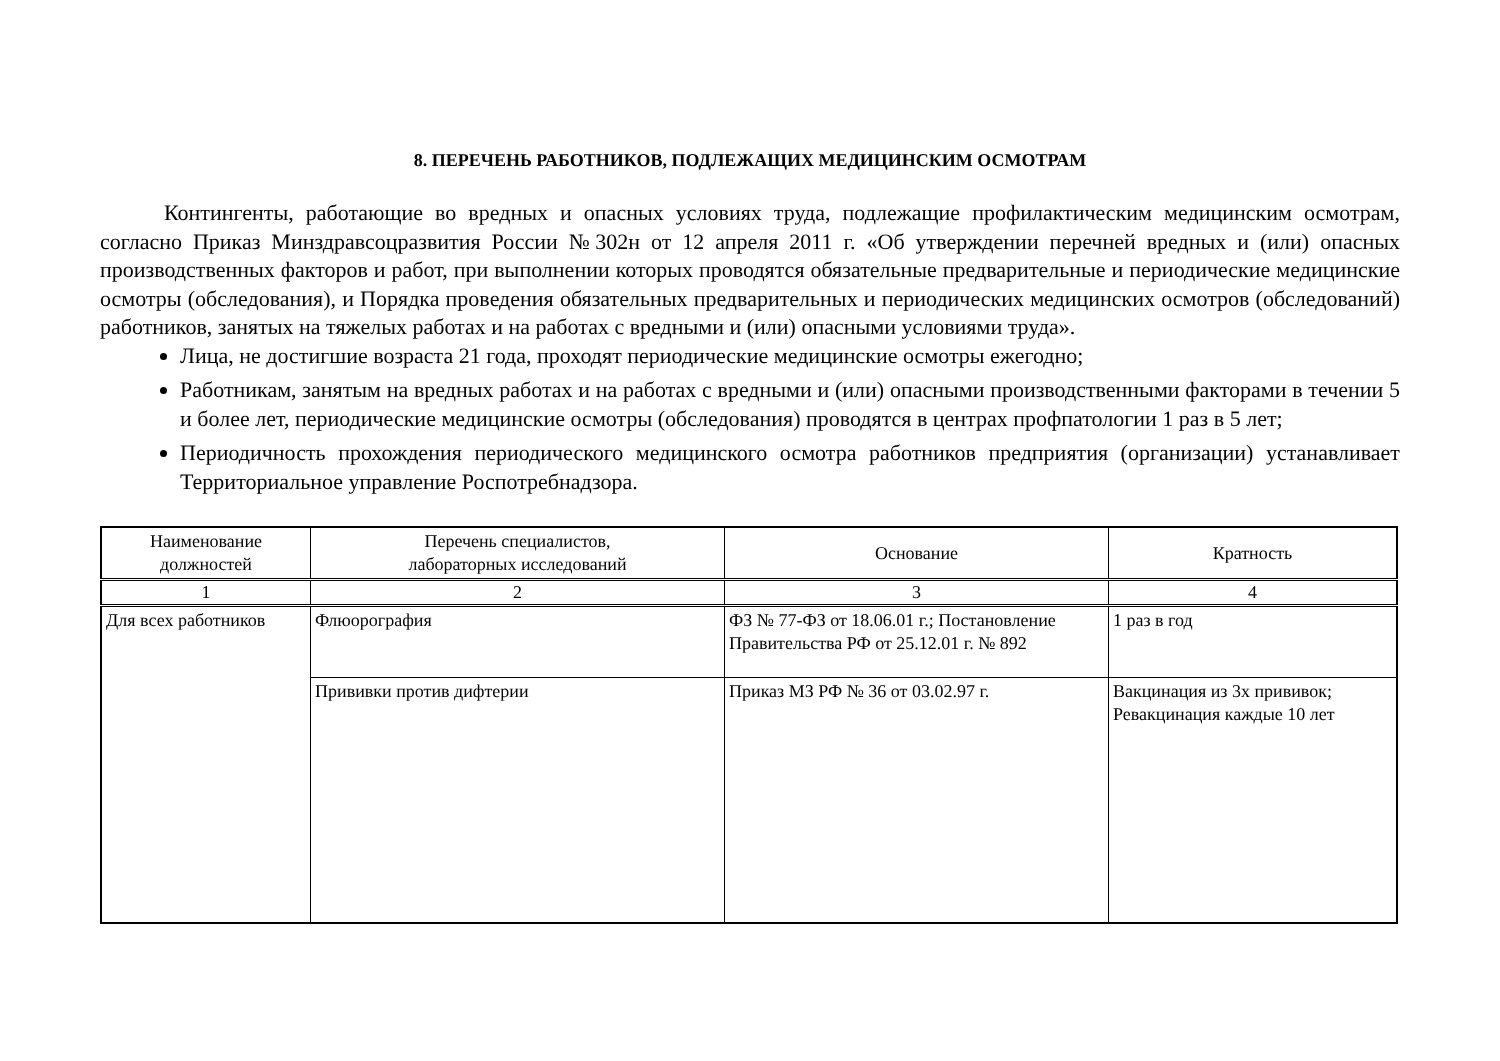8. ПЕРЕЧЕНЬ РАБОТНИКОВ, ПОДЛЕЖАЩИХ МЕДИЦИНСКИМ ОСМОТРАМ
Контингенты, работающие во вредных и опасных условиях труда, подлежащие профилактическим медицинским осмотрам, согласно Приказ Минздравсоцразвития России №302н от 12 апреля 2011 г. «Об утверждении перечней вредных и (или) опасных производственных факторов и работ, при выполнении которых проводятся обязательные предварительные и периодические медицинские осмотры (обследования), и Порядка проведения обязательных предварительных и периодических медицинских осмотров (обследований) работников, занятых на тяжелых работах и на работах с вредными и (или) опасными условиями труда».
Лица, не достигшие возраста 21 года, проходят периодические медицинские осмотры ежегодно;
Работникам, занятым на вредных работах и на работах с вредными и (или) опасными производственными факторами в течении 5 и более лет, периодические медицинские осмотры (обследования) проводятся в центрах профпатологии 1 раз в 5 лет;
Периодичность прохождения периодического медицинского осмотра работников предприятия (организации) устанавливает Территориальное управление Роспотребнадзора.
| Наименование должностей | Перечень специалистов, лабораторных исследований | Основание | Кратность |
| --- | --- | --- | --- |
| 1 | 2 | 3 | 4 |
| Для всех работников | Флюорография | ФЗ № 77-ФЗ от 18.06.01 г.; Постановление Правительства РФ от 25.12.01 г. № 892 | 1 раз в год |
| | Прививки против дифтерии | Приказ МЗ РФ № 36 от 03.02.97 г. | Вакцинация из 3х прививок; Ревакцинация каждые 10 лет |